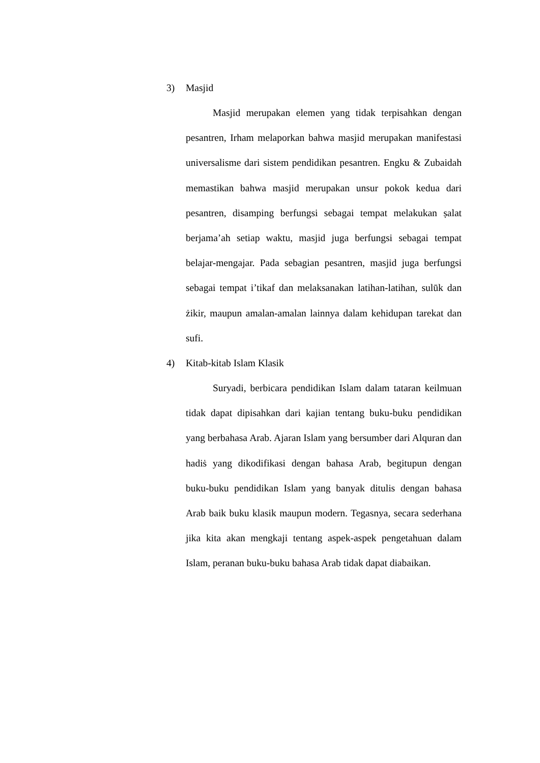3) Masjid
Masjid merupakan elemen yang tidak terpisahkan dengan pesantren, Irham melaporkan bahwa masjid merupakan manifestasi universalisme dari sistem pendidikan pesantren. Engku & Zubaidah memastikan bahwa masjid merupakan unsur pokok kedua dari pesantren, disamping berfungsi sebagai tempat melakukan ṣalat berjama’ah setiap waktu, masjid juga berfungsi sebagai tempat belajar-mengajar. Pada sebagian pesantren, masjid juga berfungsi sebagai tempat i’tikaf dan melaksanakan latihan-latihan, sulūk dan żikir, maupun amalan-amalan lainnya dalam kehidupan tarekat dan sufi.
4) Kitab-kitab Islam Klasik
Suryadi, berbicara pendidikan Islam dalam tataran keilmuan tidak dapat dipisahkan dari kajian tentang buku-buku pendidikan yang berbahasa Arab. Ajaran Islam yang bersumber dari Alquran dan hadiṡ yang dikodifikasi dengan bahasa Arab, begitupun dengan buku-buku pendidikan Islam yang banyak ditulis dengan bahasa Arab baik buku klasik maupun modern. Tegasnya, secara sederhana jika kita akan mengkaji tentang aspek-aspek pengetahuan dalam Islam, peranan buku-buku bahasa Arab tidak dapat diabaikan.